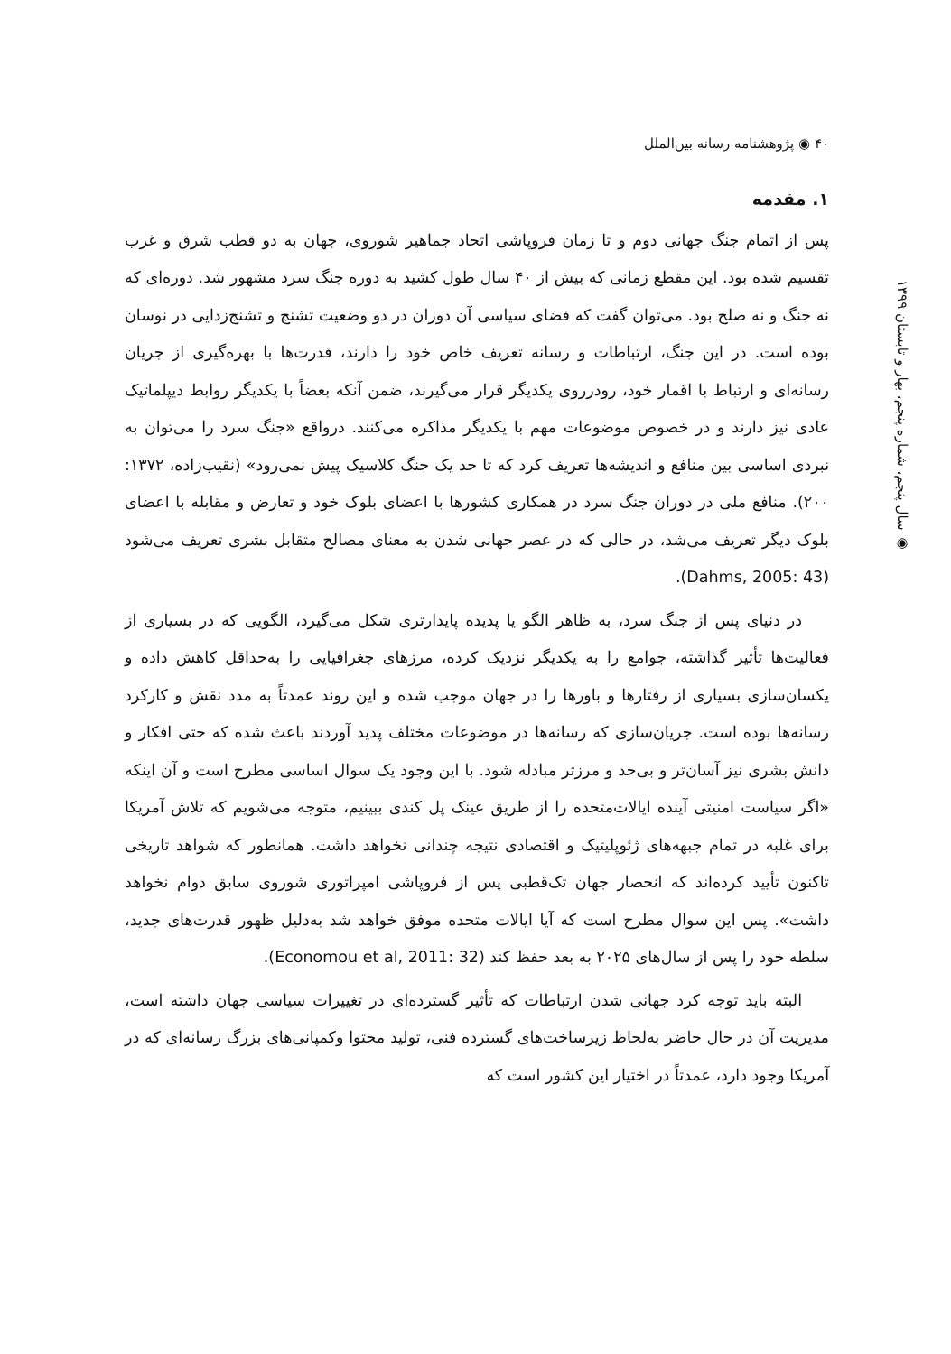۴۰ ◉ پژوهشنامه رسانه بین‌الملل
◉ سال پنجم، شماره پنجم، بهار و تابستان ۱۳۹۹
۱. مقدمه
پس از اتمام جنگ جهانی دوم و تا زمان فروپاشی اتحاد جماهیر شوروی، جهان به دو قطب شرق و غرب تقسیم شده بود. این مقطع زمانی که بیش از ۴۰ سال طول کشید به دوره جنگ سرد مشهور شد. دوره‌ای که نه جنگ و نه صلح بود. می‌توان گفت که فضای سیاسی آن دوران در دو وضعیت تشنج و تشنج‌زدایی در نوسان بوده است. در این جنگ، ارتباطات و رسانه تعریف خاص خود را دارند، قدرت‌ها با بهره‌گیری از جریان رسانه‌ای و ارتباط با اقمار خود، رودرروی یکدیگر قرار می‌گیرند، ضمن آنکه بعضاً با یکدیگر روابط دیپلماتیک عادی نیز دارند و در خصوص موضوعات مهم با یکدیگر مذاکره می‌کنند. درواقع «جنگ سرد را می‌توان به نبردی اساسی بین منافع و اندیشه‌ها تعریف کرد که تا حد یک جنگ کلاسیک پیش نمی‌رود» (نقیب‌زاده، ۱۳۷۲: ۲۰۰). منافع ملی در دوران جنگ سرد در همکاری کشورها با اعضای بلوک خود و تعارض و مقابله با اعضای بلوک دیگر تعریف می‌شد، در حالی که در عصر جهانی شدن به معنای مصالح متقابل بشری تعریف می‌شود (Dahms, 2005: 43).
در دنیای پس از جنگ سرد، به ظاهر الگو یا پدیده پایدارتری شکل می‌گیرد، الگویی که در بسیاری از فعالیت‌ها تأثیر گذاشته، جوامع را به یکدیگر نزدیک کرده، مرزهای جغرافیایی را به‌حداقل کاهش داده و یکسان‌سازی بسیاری از رفتارها و باورها را در جهان موجب شده و این روند عمدتاً به مدد نقش و کارکرد رسانه‌ها بوده است. جریان‌سازی که رسانه‌ها در موضوعات مختلف پدید آوردند باعث شده که حتی افکار و دانش بشری نیز آسان‌تر و بی‌حد و مرزتر مبادله شود. با این وجود یک سوال اساسی مطرح است و آن اینکه «اگر سیاست امنیتی آینده ایالات‌متحده را از طریق عینک پل کندی ببینیم، متوجه می‌شویم که تلاش آمریکا برای غلبه در تمام جبهه‌های ژئوپلیتیک و اقتصادی نتیجه چندانی نخواهد داشت. همانطور که شواهد تاریخی تاکنون تأیید کرده‌اند که انحصار جهان تک‌قطبی پس از فروپاشی امپراتوری شوروی سابق دوام نخواهد داشت». پس این سوال مطرح است که آیا ایالات متحده موفق خواهد شد به‌دلیل ظهور قدرت‌های جدید، سلطه خود را پس از سال‌های ۲۰۲۵ به بعد حفظ کند (Economou et al, 2011: 32).
البته باید توجه کرد جهانی شدن ارتباطات که تأثیر گسترده‌ای در تغییرات سیاسی جهان داشته است، مدیریت آن در حال حاضر به‌لحاظ زیرساخت‌های گسترده فنی، تولید محتوا وکمپانی‌های بزرگ رسانه‌ای که در آمریکا وجود دارد، عمدتاً در اختیار این کشور است که